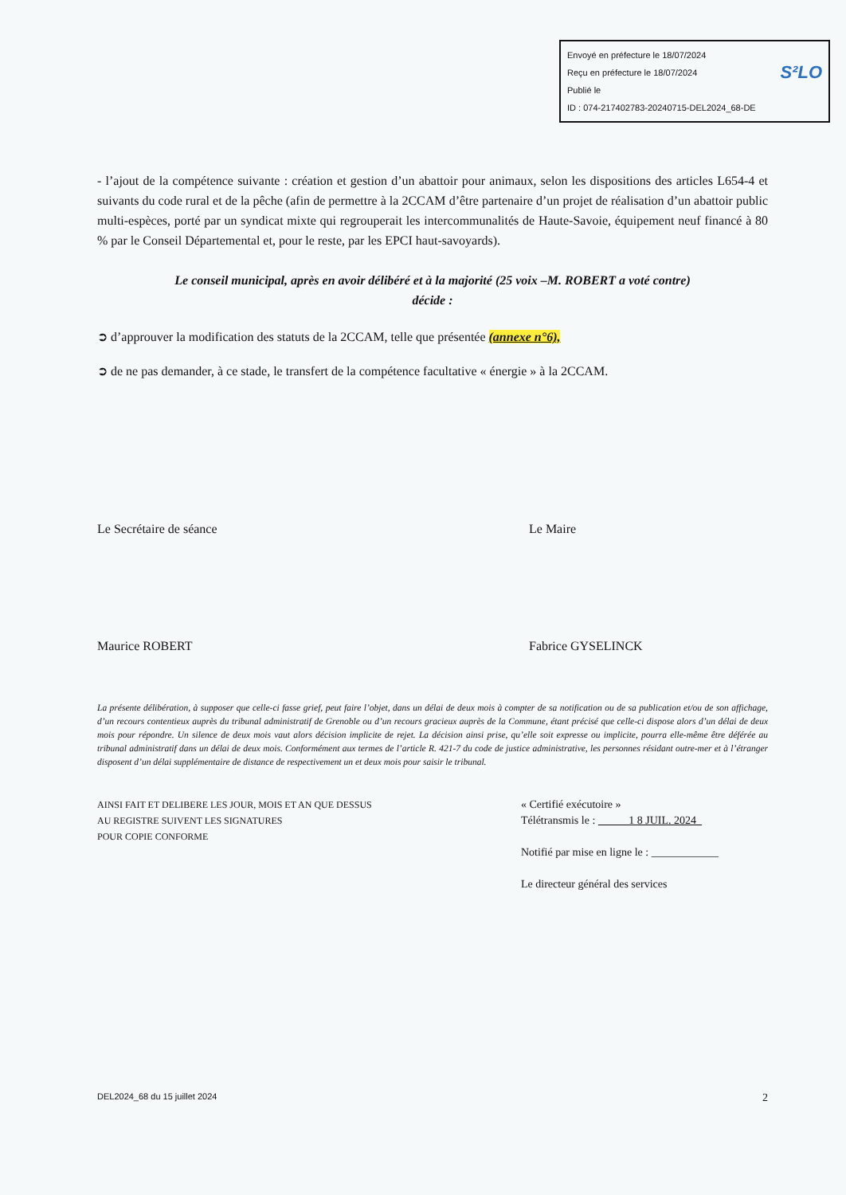Envoyé en préfecture le 18/07/2024
Reçu en préfecture le 18/07/2024 S²LO
Publié le
ID : 074-217402783-20240715-DEL2024_68-DE
- l’ajout de la compétence suivante : création et gestion d’un abattoir pour animaux, selon les dispositions des articles L654-4 et suivants du code rural et de la pêche (afin de permettre à la 2CCAM d’être partenaire d’un projet de réalisation d’un abattoir public multi-espèces, porté par un syndicat mixte qui regrouperait les intercommunalités de Haute-Savoie, équipement neuf financé à 80 % par le Conseil Départemental et, pour le reste, par les EPCI haut-savoyards).
Le conseil municipal, après en avoir délibéré et à la majorité (25 voix –M. ROBERT a voté contre)
décide :
➲ d’approuver la modification des statuts de la 2CCAM, telle que présentée (annexe n°6),
➲ de ne pas demander, à ce stade, le transfert de la compétence facultative « énergie » à la 2CCAM.
Le Secrétaire de séance
Maurice ROBERT
Le Maire
Fabrice GYSELINCK
La présente délibération, à supposer que celle-ci fasse grief, peut faire l’objet, dans un délai de deux mois à compter de sa notification ou de sa publication et/ou de son affichage, d’un recours contentieux auprès du tribunal administratif de Grenoble ou d’un recours gracieux auprès de la Commune, étant précisé que celle-ci dispose alors d’un délai de deux mois pour répondre. Un silence de deux mois vaut alors décision implicite de rejet. La décision ainsi prise, qu’elle soit expresse ou implicite, pourra elle-même être déférée au tribunal administratif dans un délai de deux mois. Conformément aux termes de l’article R. 421-7 du code de justice administrative, les personnes résidant outre-mer et à l’étranger disposent d’un délai supplémentaire de distance de respectivement un et deux mois pour saisir le tribunal.
AINSI FAIT ET DELIBERE LES JOUR, MOIS ET AN QUE DESSUS
AU REGISTRE SUIVENT LES SIGNATURES
POUR COPIE CONFORME
« Certifié exécutoire »
Télétransmis le : 1 8 JUIL. 2024
Notifié par mise en ligne le : ____________
Le directeur général des services
DEL2024_68 du 15 juillet 2024 2